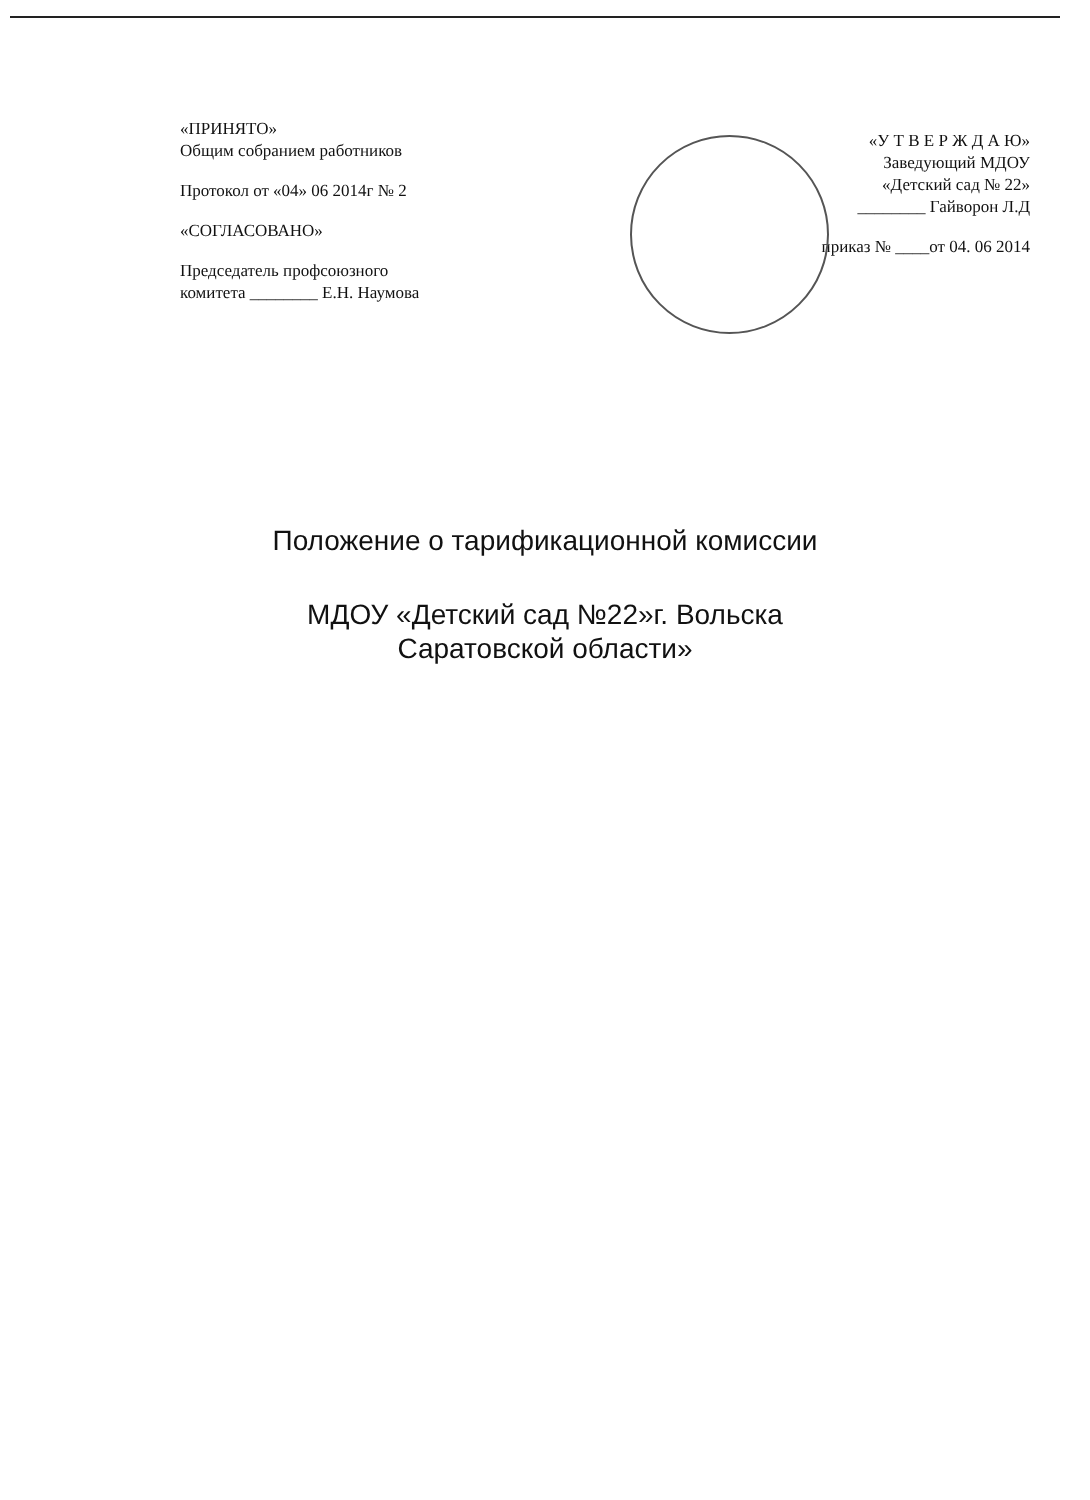«ПРИНЯТО»
Общим собранием работников
Протокол от «04» 06 2014г № 2
«СОГЛАСОВАНО»
Председатель профсоюзного
комитета ________ Е.Н. Наумова
«У Т В Е Р Ж Д А Ю»
Заведующий МДОУ
«Детский сад № 22»
________ Гайворон Л.Д
приказ № ____от 04. 06 2014
Положение о тарификационной комиссии
МДОУ «Детский сад №22»г. Вольска
Саратовской области»